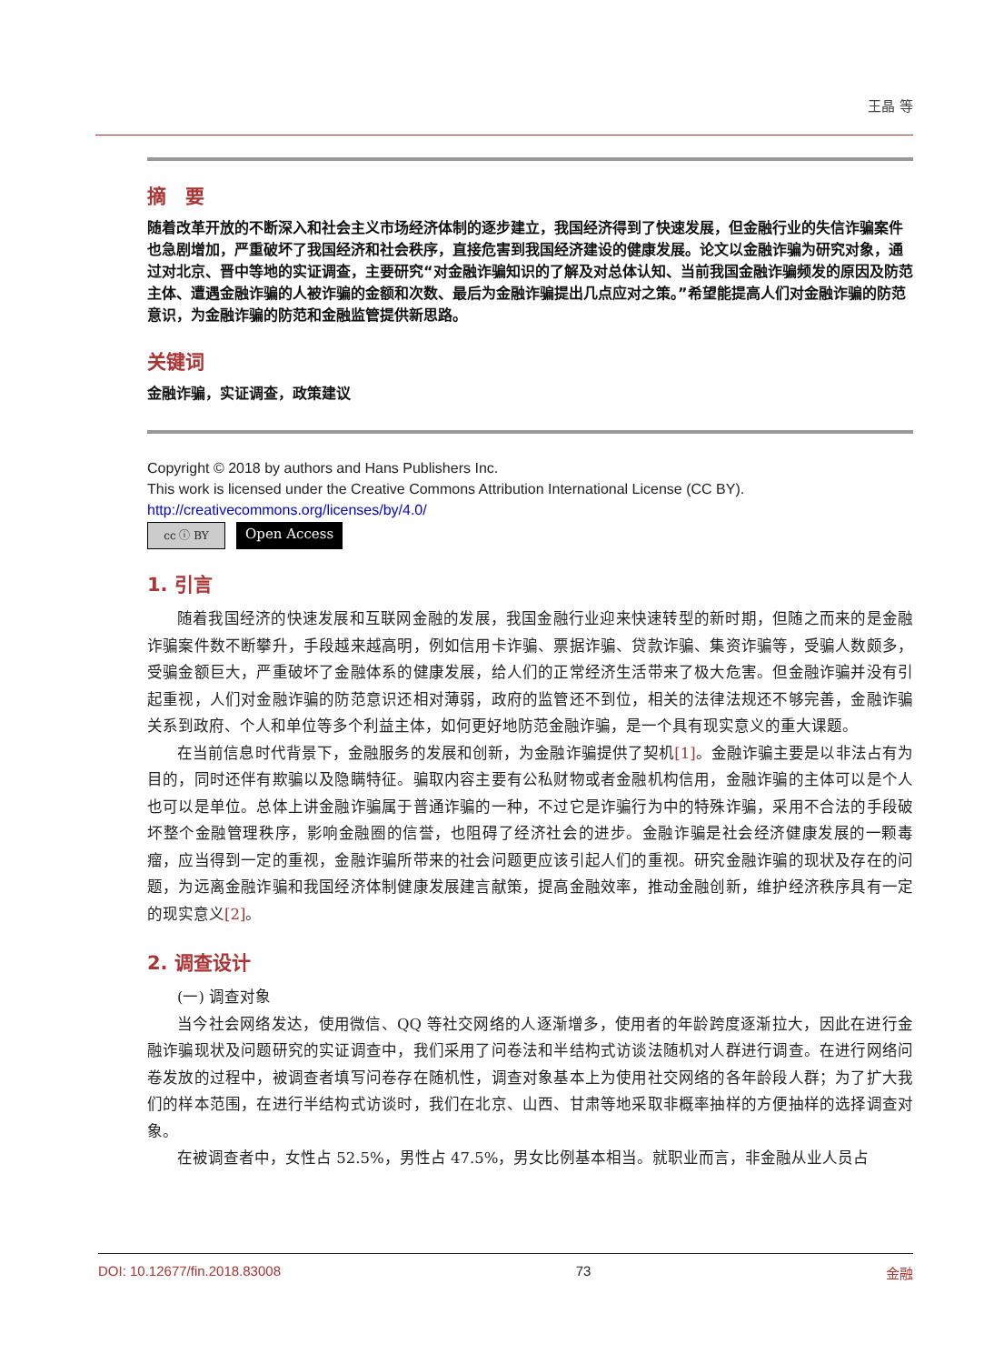王晶 等
摘　要
随着改革开放的不断深入和社会主义市场经济体制的逐步建立，我国经济得到了快速发展，但金融行业的失信诈骗案件也急剧增加，严重破坏了我国经济和社会秩序，直接危害到我国经济建设的健康发展。论文以金融诈骗为研究对象，通过对北京、晋中等地的实证调查，主要研究“对金融诈骗知识的了解及对总体认知、当前我国金融诈骗频发的原因及防范主体、遭遇金融诈骗的人被诈骗的金额和次数、最后为金融诈骗提出几点应对之策。”希望能提高人们对金融诈骗的防范意识，为金融诈骗的防范和金融监管提供新思路。
关键词
金融诈骗，实证调查，政策建议
Copyright © 2018 by authors and Hans Publishers Inc.
This work is licensed under the Creative Commons Attribution International License (CC BY).
http://creativecommons.org/licenses/by/4.0/
cc ⓘ BY
Open Access
1. 引言
随着我国经济的快速发展和互联网金融的发展，我国金融行业迎来快速转型的新时期，但随之而来的是金融诈骗案件数不断攀升，手段越来越高明，例如信用卡诈骗、票据诈骗、贷款诈骗、集资诈骗等，受骗人数颇多，受骗金额巨大，严重破坏了金融体系的健康发展，给人们的正常经济生活带来了极大危害。但金融诈骗并没有引起重视，人们对金融诈骗的防范意识还相对薄弱，政府的监管还不到位，相关的法律法规还不够完善，金融诈骗关系到政府、个人和单位等多个利益主体，如何更好地防范金融诈骗，是一个具有现实意义的重大课题。
在当前信息时代背景下，金融服务的发展和创新，为金融诈骗提供了契机[1]。金融诈骗主要是以非法占有为目的，同时还伴有欺骗以及隐瞒特征。骗取内容主要有公私财物或者金融机构信用，金融诈骗的主体可以是个人也可以是单位。总体上讲金融诈骗属于普通诈骗的一种，不过它是诈骗行为中的特殊诈骗，采用不合法的手段破坏整个金融管理秩序，影响金融圈的信誉，也阻碍了经济社会的进步。金融诈骗是社会经济健康发展的一颗毒瘤，应当得到一定的重视，金融诈骗所带来的社会问题更应该引起人们的重视。研究金融诈骗的现状及存在的问题，为远离金融诈骗和我国经济体制健康发展建言献策，提高金融效率，推动金融创新，维护经济秩序具有一定的现实意义[2]。
2. 调查设计
(一) 调查对象
当今社会网络发达，使用微信、QQ 等社交网络的人逐渐增多，使用者的年龄跨度逐渐拉大，因此在进行金融诈骗现状及问题研究的实证调查中，我们采用了问卷法和半结构式访谈法随机对人群进行调查。在进行网络问卷发放的过程中，被调查者填写问卷存在随机性，调查对象基本上为使用社交网络的各年龄段人群；为了扩大我们的样本范围，在进行半结构式访谈时，我们在北京、山西、甘肃等地采取非概率抽样的方便抽样的选择调查对象。
在被调查者中，女性占 52.5%，男性占 47.5%，男女比例基本相当。就职业而言，非金融从业人员占
DOI: 10.12677/fin.2018.83008 73 金融